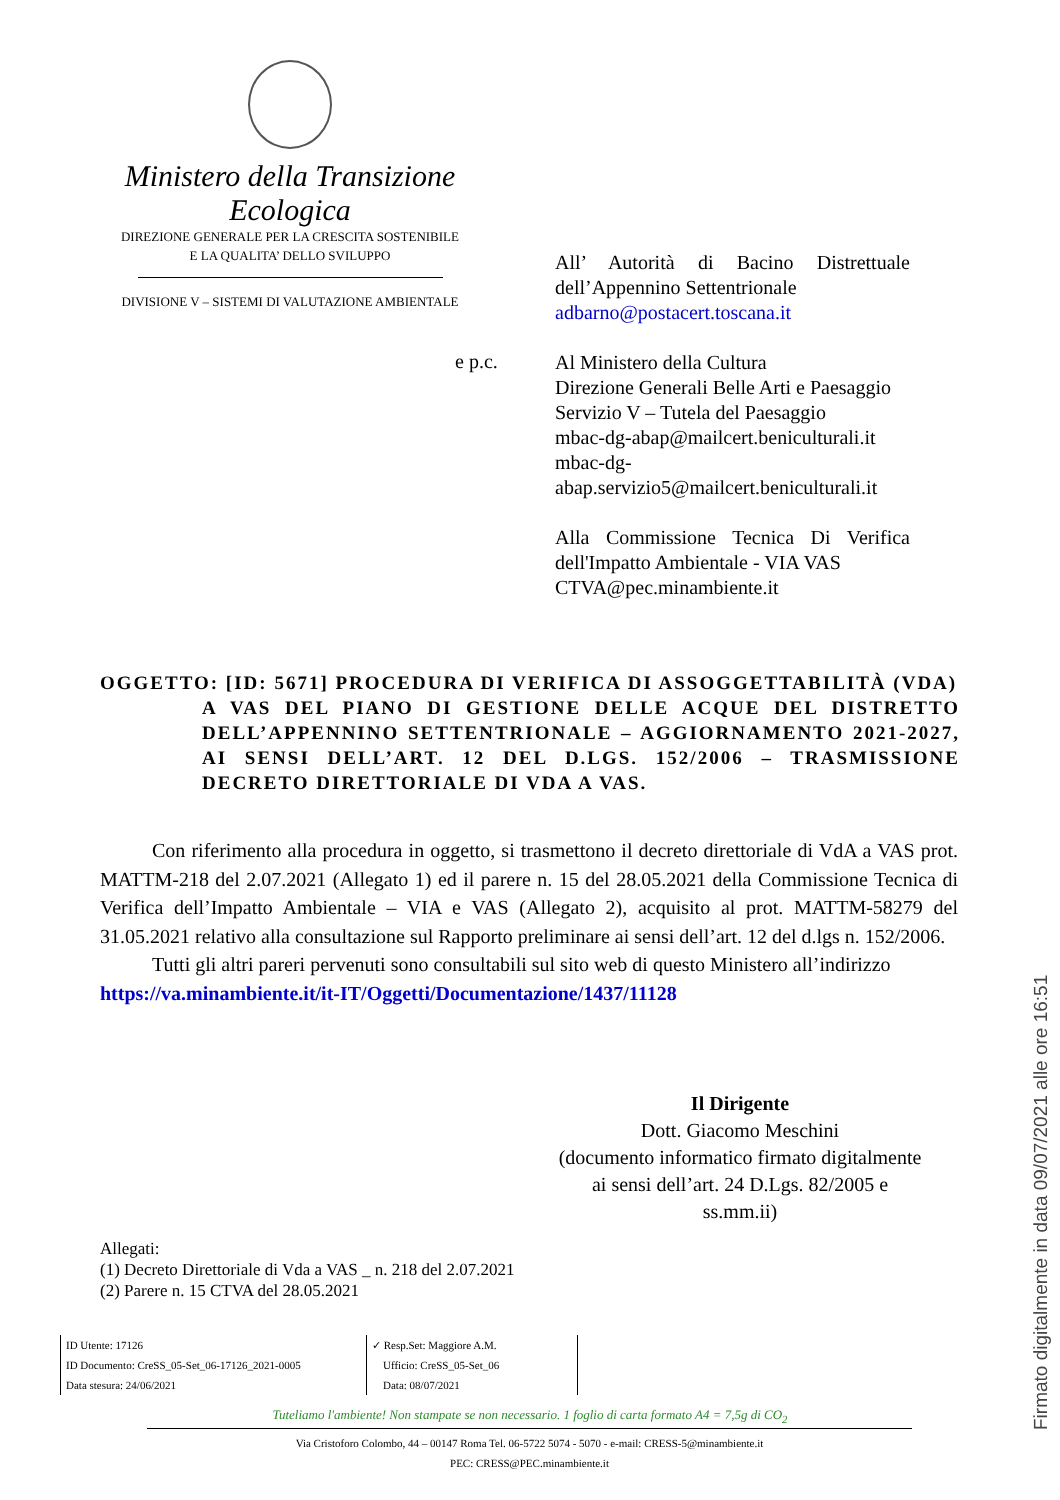Ministero della Transizione Ecologica
DIREZIONE GENERALE PER LA CRESCITA SOSTENIBILE
E LA QUALITA’ DELLO SVILUPPO
DIVISIONE V – SISTEMI DI VALUTAZIONE AMBIENTALE
All’ Autorità di Bacino Distrettuale dell’Appennino Settentrionale
adbarno@postacert.toscana.it
Al Ministero della Cultura
Direzione Generali Belle Arti e Paesaggio
Servizio V – Tutela del Paesaggio
mbac-dg-abap@mailcert.beniculturali.it
mbac-dg-
abap.servizio5@mailcert.beniculturali.it
Alla Commissione Tecnica Di Verifica dell'Impatto Ambientale - VIA VAS
CTVA@pec.minambiente.it
e p.c.
OGGETTO: [ID: 5671] PROCEDURA DI VERIFICA DI ASSOGGETTABILITÀ (VDA)
A VAS DEL PIANO DI GESTIONE DELLE ACQUE DEL DISTRETTO DELL’APPENNINO SETTENTRIONALE – AGGIORNAMENTO 2021-2027, AI SENSI DELL’ART. 12 DEL D.LGS. 152/2006 – TRASMISSIONE DECRETO DIRETTORIALE DI VDA A VAS.
Con riferimento alla procedura in oggetto, si trasmettono il decreto direttoriale di VdA a VAS prot. MATTM-218 del 2.07.2021 (Allegato 1) ed il parere n. 15 del 28.05.2021 della Commissione Tecnica di Verifica dell’Impatto Ambientale – VIA e VAS (Allegato 2), acquisito al prot. MATTM-58279 del 31.05.2021 relativo alla consultazione sul Rapporto preliminare ai sensi dell’art. 12 del d.lgs n. 152/2006.
Tutti gli altri pareri pervenuti sono consultabili sul sito web di questo Ministero all’indirizzo
https://va.minambiente.it/it-IT/Oggetti/Documentazione/1437/11128
Il Dirigente
Dott. Giacomo Meschini
(documento informatico firmato digitalmente
ai sensi dell’art. 24 D.Lgs. 82/2005 e ss.mm.ii)
Allegati:
(1) Decreto Direttoriale di Vda a VAS _ n. 218 del 2.07.2021
(2) Parere n. 15 CTVA del 28.05.2021
ID Utente: 17126
ID Documento: CreSS_05-Set_06-17126_2021-0005
Data stesura: 24/06/2021
✓ Resp.Set: Maggiore A.M.
Ufficio: CreSS_05-Set_06
Data: 08/07/2021
Tuteliamo l'ambiente! Non stampate se non necessario. 1 foglio di carta formato A4 = 7,5g di CO<sub>2</sub>
Via Cristoforo Colombo, 44 – 00147 Roma Tel. 06-5722 5074 - 5070 - e-mail: CRESS-5@minambiente.it
PEC: CRESS@PEC.minambiente.it
Firmato digitalmente in data 09/07/2021 alle ore 16:51